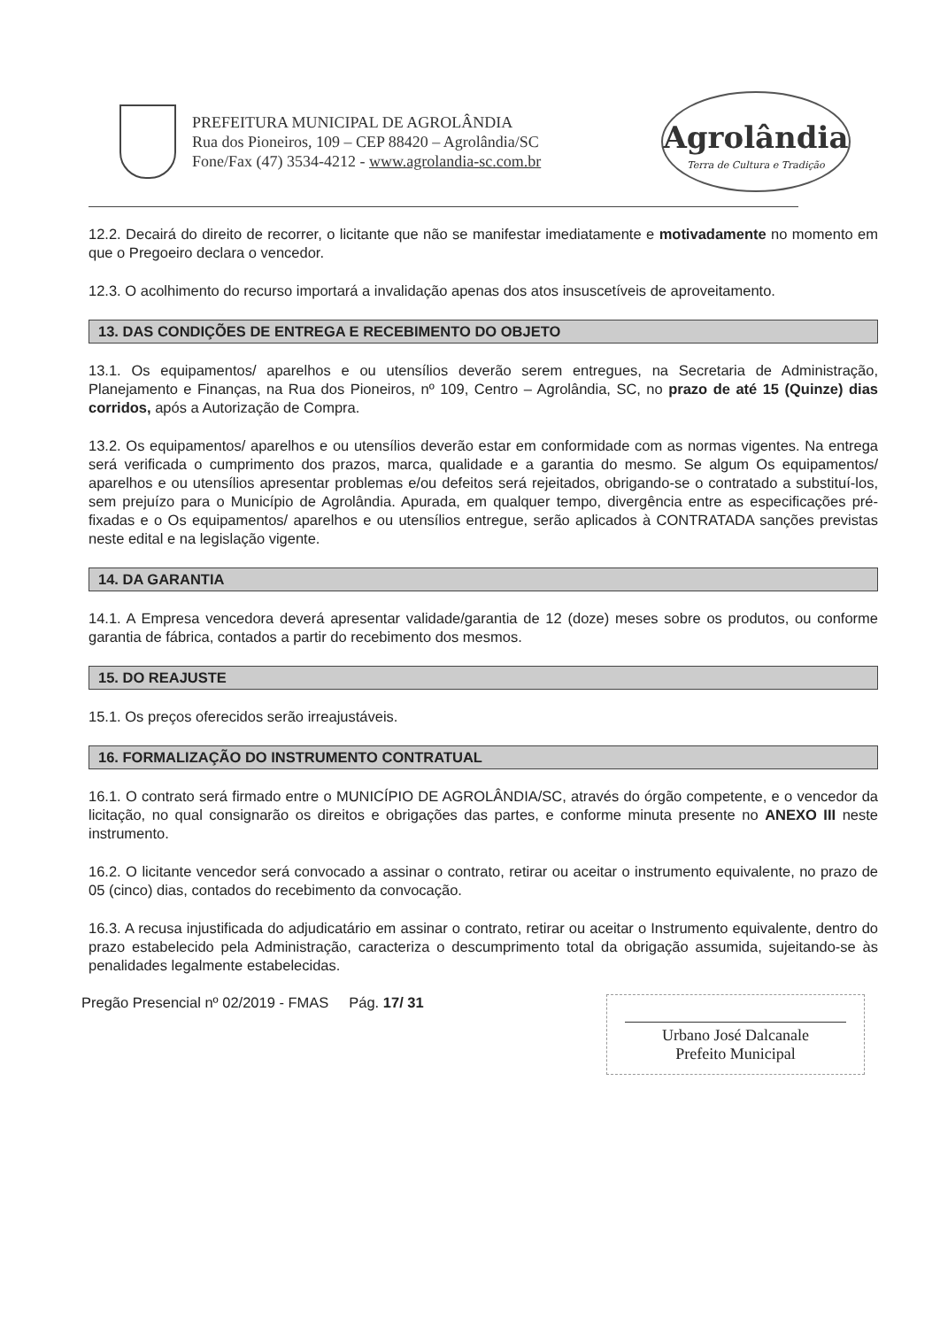PREFEITURA MUNICIPAL DE AGROLÂNDIA
Rua dos Pioneiros, 109 – CEP 88420 – Agrolândia/SC
Fone/Fax (47) 3534-4212 - www.agrolandia-sc.com.br
Agrolândia
Terra de Cultura e Tradição
12.2. Decairá do direito de recorrer, o licitante que não se manifestar imediatamente e motivadamente no momento em que o Pregoeiro declara o vencedor.
12.3. O acolhimento do recurso importará a invalidação apenas dos atos insuscetíveis de aproveitamento.
13. DAS CONDIÇÕES DE ENTREGA E RECEBIMENTO DO OBJETO
13.1. Os equipamentos/ aparelhos e ou utensílios deverão serem entregues, na Secretaria de Administração, Planejamento e Finanças, na Rua dos Pioneiros, nº 109, Centro – Agrolândia, SC, no prazo de até 15 (Quinze) dias corridos, após a Autorização de Compra.
13.2. Os equipamentos/ aparelhos e ou utensílios deverão estar em conformidade com as normas vigentes. Na entrega será verificada o cumprimento dos prazos, marca, qualidade e a garantia do mesmo. Se algum Os equipamentos/ aparelhos e ou utensílios apresentar problemas e/ou defeitos será rejeitados, obrigando-se o contratado a substituí-los, sem prejuízo para o Município de Agrolândia. Apurada, em qualquer tempo, divergência entre as especificações pré-fixadas e o Os equipamentos/ aparelhos e ou utensílios entregue, serão aplicados à CONTRATADA sanções previstas neste edital e na legislação vigente.
14. DA GARANTIA
14.1. A Empresa vencedora deverá apresentar validade/garantia de 12 (doze) meses sobre os produtos, ou conforme garantia de fábrica, contados a partir do recebimento dos mesmos.
15. DO REAJUSTE
15.1. Os preços oferecidos serão irreajustáveis.
16. FORMALIZAÇÃO DO INSTRUMENTO CONTRATUAL
16.1. O contrato será firmado entre o MUNICÍPIO DE AGROLÂNDIA/SC, através do órgão competente, e o vencedor da licitação, no qual consignarão os direitos e obrigações das partes, e conforme minuta presente no ANEXO III neste instrumento.
16.2. O licitante vencedor será convocado a assinar o contrato, retirar ou aceitar o instrumento equivalente, no prazo de 05 (cinco) dias, contados do recebimento da convocação.
16.3. A recusa injustificada do adjudicatário em assinar o contrato, retirar ou aceitar o Instrumento equivalente, dentro do prazo estabelecido pela Administração, caracteriza o descumprimento total da obrigação assumida, sujeitando-se às penalidades legalmente estabelecidas.
Pregão Presencial nº 02/2019 - FMAS Pág. 17/ 31
Urbano José Dalcanale
Prefeito Municipal